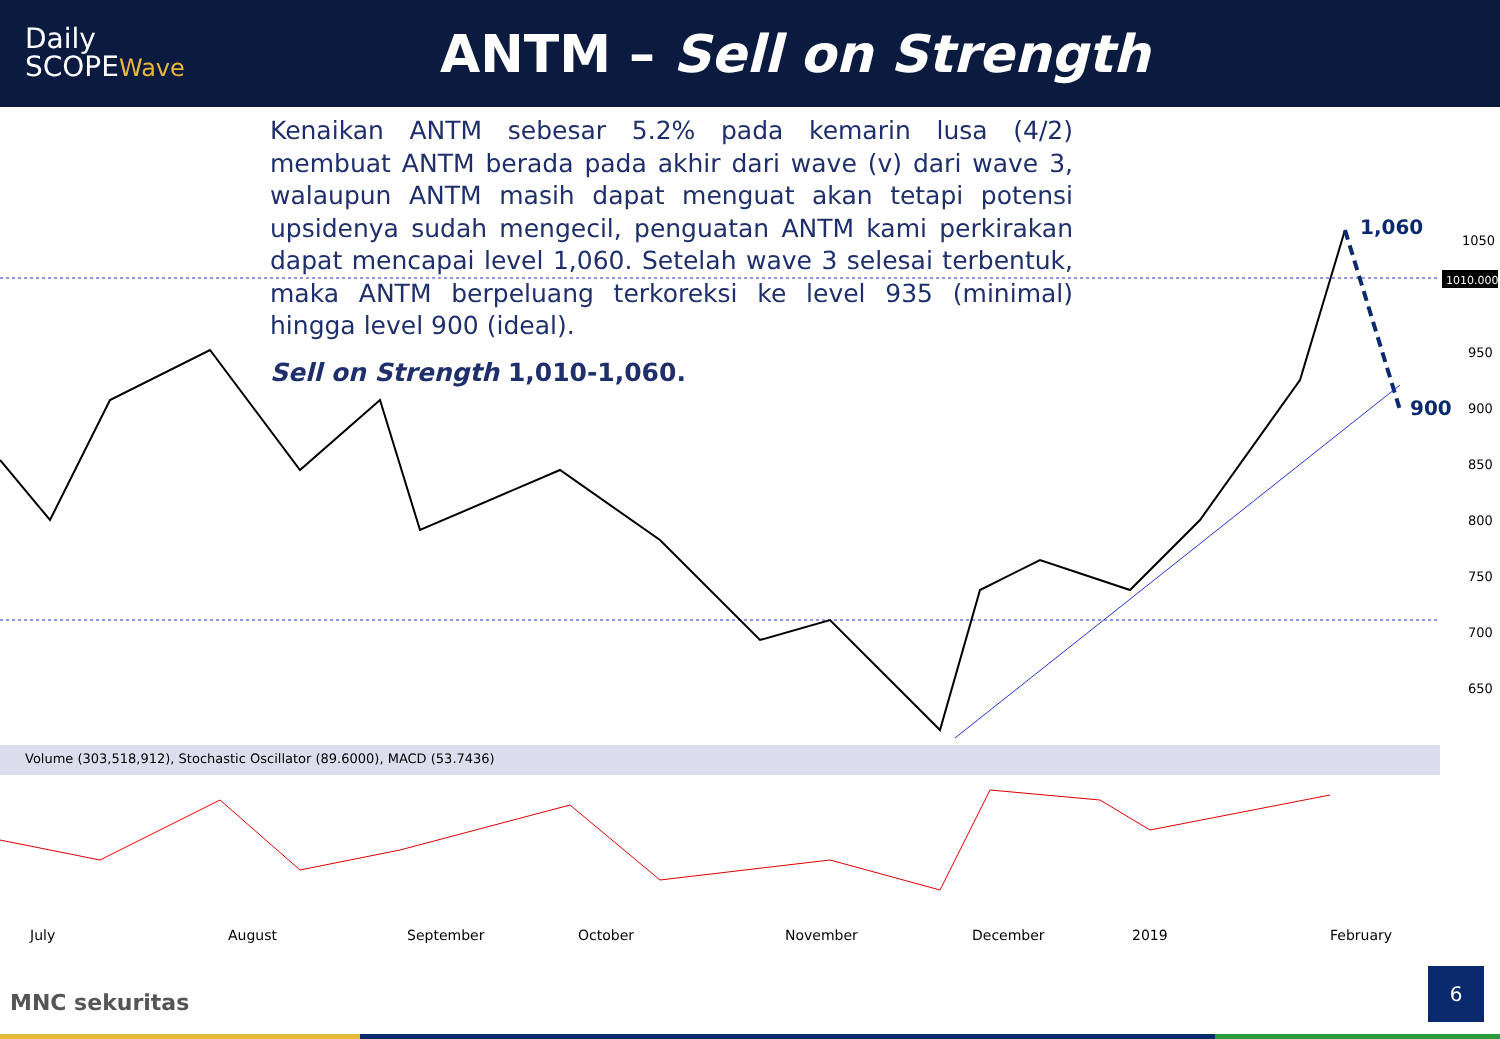Daily
SCOPEWave
ANTM – Sell on Strength
1,060
900
Volume (303,518,912), Stochastic Oscillator (89.6000), MACD (53.7436)
1010.000
1050
950
900
850
800
750
700
650
July
August
September
October
November
December
2019
February
Kenaikan ANTM sebesar 5.2% pada kemarin lusa (4/2) membuat ANTM berada pada akhir dari wave (v) dari wave 3, walaupun ANTM masih dapat menguat akan tetapi potensi upsidenya sudah mengecil, penguatan ANTM kami perkirakan dapat mencapai level 1,060. Setelah wave 3 selesai terbentuk, maka ANTM berpeluang terkoreksi ke level 935 (minimal) hingga level 900 (ideal).
Sell on Strength 1,010-1,060.
MNC sekuritas
6